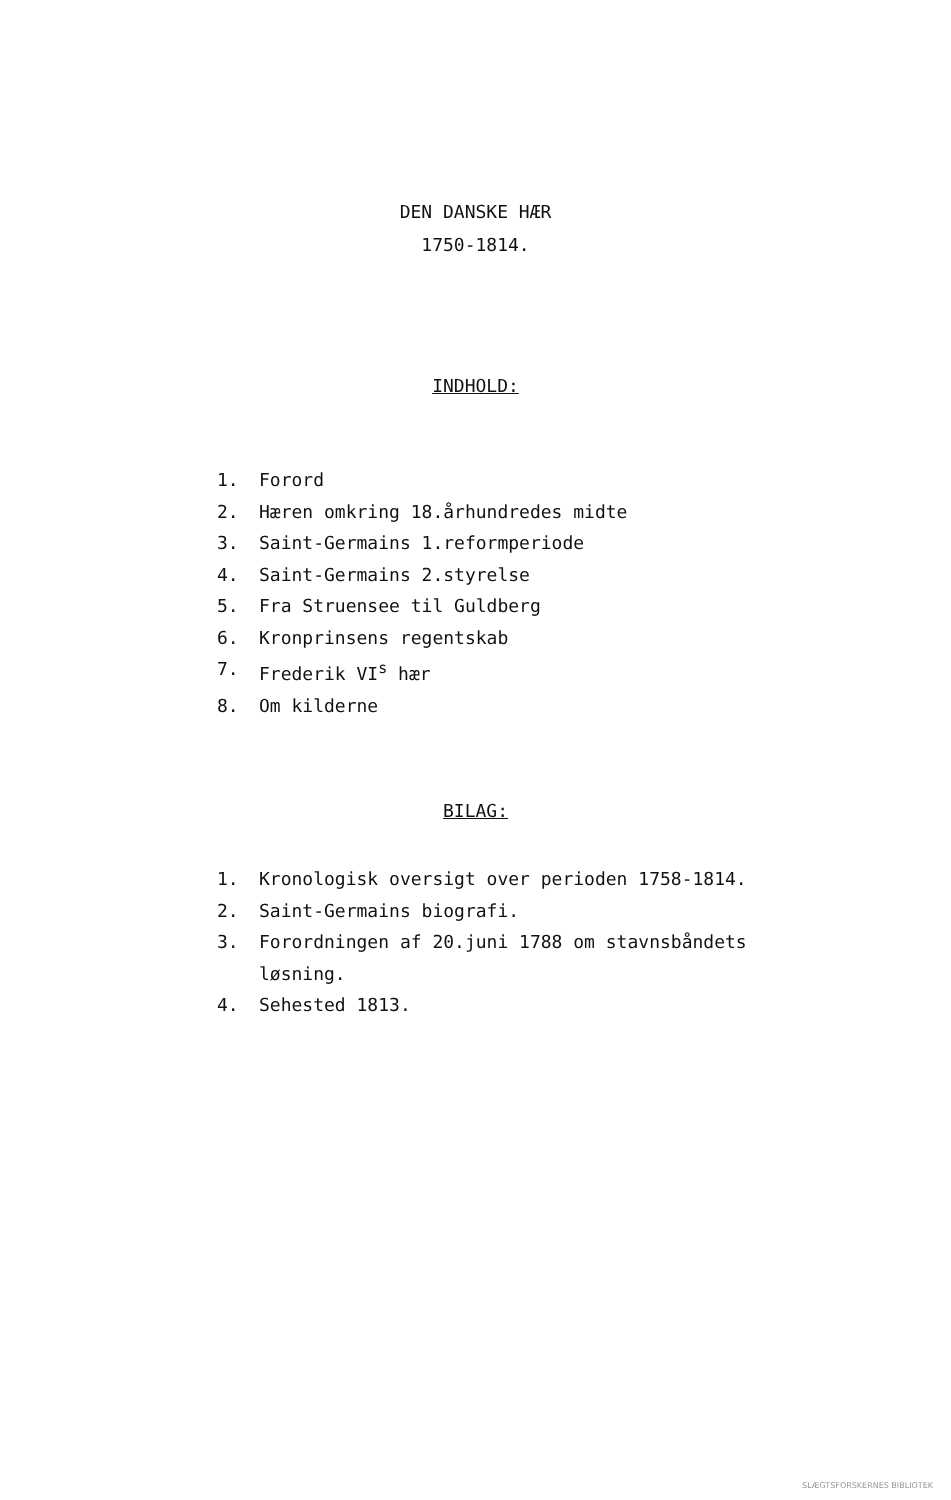DEN DANSKE HÆR
1750-1814.
INDHOLD:
1. Forord
2. Hæren omkring 18.århundredes midte
3. Saint-Germains 1.reformperiode
4. Saint-Germains 2.styrelse
5. Fra Struensee til Guldberg
6. Kronprinsens regentskab
7. Frederik VI<sup>s</sup> hær
8. Om kilderne
BILAG:
1. Kronologisk oversigt over perioden 1758-1814.
2. Saint-Germains biografi.
3. Forordningen af 20.juni 1788 om stavnsbåndets
løsning.
4. Sehested 1813.
SLÆGTSFORSKERNES BIBLIOTEK